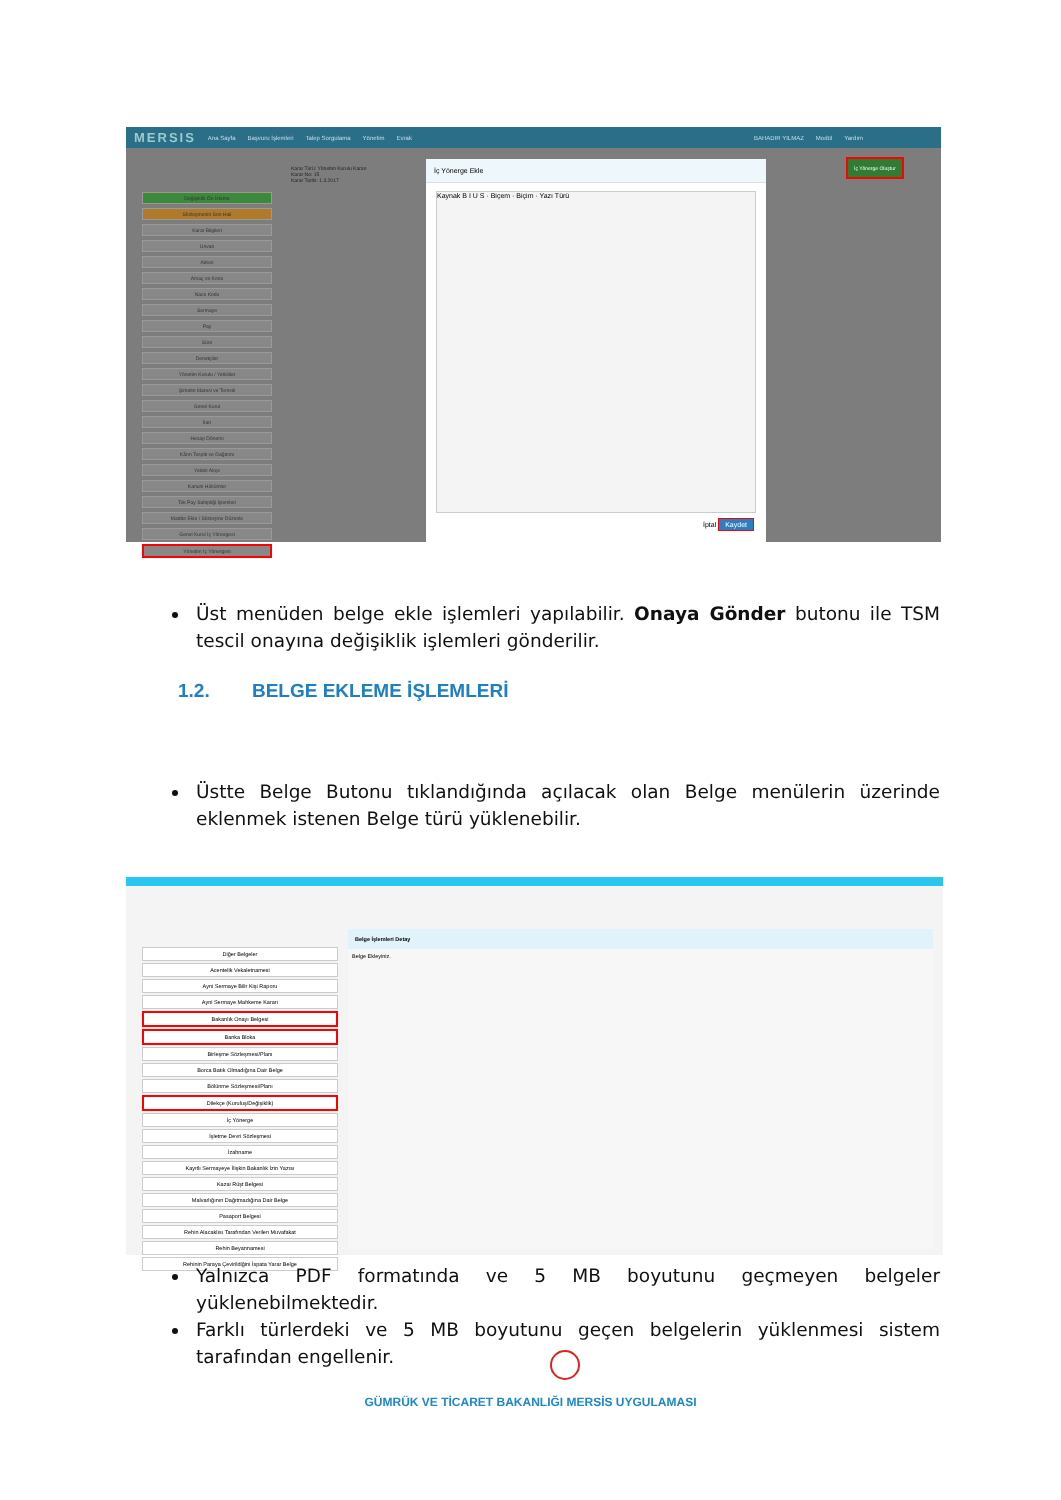MERSIS Ana Sayfa Başvuru İşlemleri Talep Sorgulama Yönetim Evrak BAHADIR YILMAZ Modül Yardım
Değişiklik Ön İzleme
Sözleşmenin Son Hali
Karar Bilgileri
Unvan
Adres
Amaç ve Konu
Nace Kodu
Sermaye
Pay
Süre
Denetçiler
Yönetim Kurulu / Yetkililer
Şirketin İdaresi ve Temsili
Genel Kurul
İlan
Hesap Dönemi
Kârın Tespiti ve Dağıtımı
Yedek Akçe
Kanuni Hükümler
Tek Pay Sahipliği İşlemleri
Madde Ekle / Sözleşme Düzenle
Genel Kurul İç Yönergesi
Yönetim İç Yönergesi
Karar Türü: Yönetim Kurulu Kararı
Karar No: 15
Karar Tarihi: 1.3.2017
İç Yönerge Ekle
Kaynak B I U S · Biçem · Biçim · Yazı Türü
İptal Kaydet
İç Yönerge Oluştur
Üst menüden belge ekle işlemleri yapılabilir. Onaya Gönder butonu ile TSM tescil onayına değişiklik işlemleri gönderilir.
1.2. BELGE EKLEME İŞLEMLERİ
Üstte Belge Butonu tıklandığında açılacak olan Belge menülerin üzerinde eklenmek istenen Belge türü yüklenebilir.
Diğer Belgeler
Acentelik Vekaletnamesi
Ayni Sermaye Bilir Kişi Raporu
Ayni Sermaye Mahkeme Kararı
Bakanlık Onayı Belgesi
Banka Bloka
Birleşme Sözleşmesi/Planı
Borca Batık Olmadığına Dair Belge
Bölünme Sözleşmesi/Planı
Dilekçe (Kuruluş/Değişiklik)
İç Yönerge
İşletme Devri Sözleşmesi
İzahname
Kayıtlı Sermayeye İlişkin Bakanlık İzin Yazısı
Kazai Rüşt Belgesi
Malvarlığının Dağıtmadığına Dair Belge
Pasaport Belgesi
Rehin Alacaklısı Tarafından Verilen Muvafakat
Rehin Beyannamesi
Rehinin Paraya Çevirildiğini İspata Yarar Belge
Belge İşlemleri Detay
Belge Ekleyiniz.
Yalnızca PDF formatında ve 5 MB boyutunu geçmeyen belgeler yüklenebilmektedir.
Farklı türlerdeki ve 5 MB boyutunu geçen belgelerin yüklenmesi sistem tarafından engellenir.
GÜMRÜK VE TİCARET BAKANLIĞI MERSİS UYGULAMASI